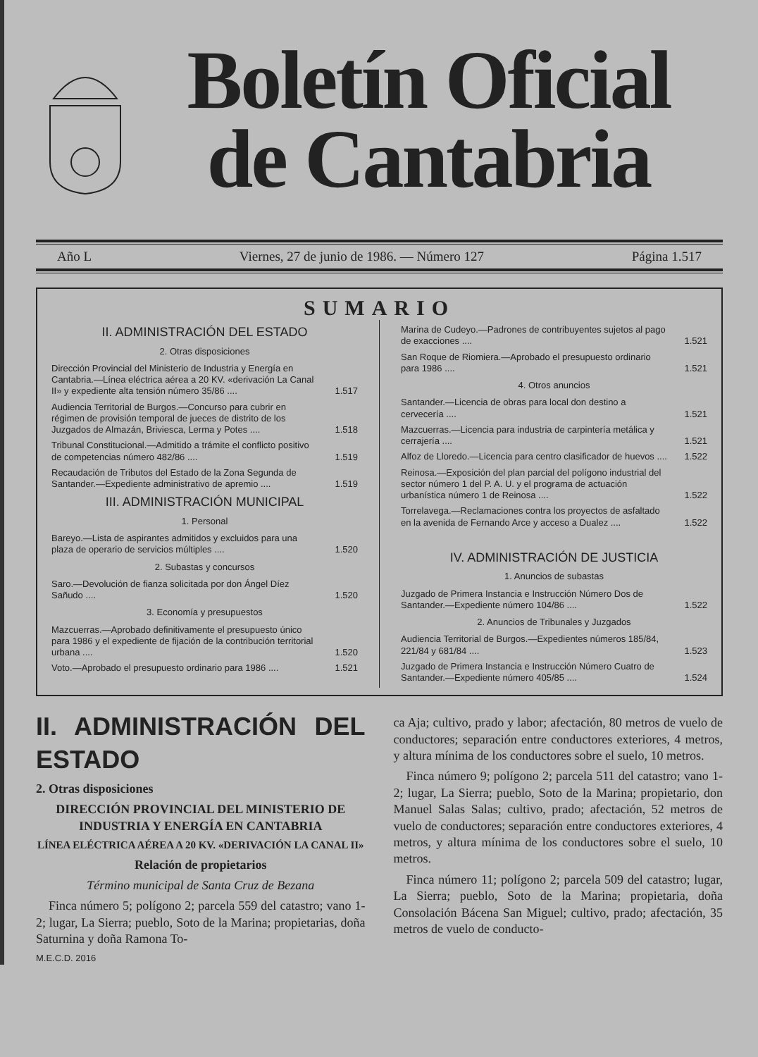Boletín Oficial
de Cantabria
Año L Viernes, 27 de junio de 1986. — Número 127 Página 1.517
SUMARIO
II. ADMINISTRACIÓN DEL ESTADO
2. Otras disposiciones
Dirección Provincial del Ministerio de Industria y Energía en Cantabria.—Línea eléctrica aérea a 20 KV. «derivación La Canal II» y expediente alta tensión número 35/86 .... 1.517
Audiencia Territorial de Burgos.—Concurso para cubrir en régimen de provisión temporal de jueces de distrito de los Juzgados de Almazán, Briviesca, Lerma y Potes .... 1.518
Tribunal Constitucional.—Admitido a trámite el conflicto positivo de competencias número 482/86 .... 1.519
Recaudación de Tributos del Estado de la Zona Segunda de Santander.—Expediente administrativo de apremio .... 1.519
III. ADMINISTRACIÓN MUNICIPAL
1. Personal
Bareyo.—Lista de aspirantes admitidos y excluidos para una plaza de operario de servicios múltiples .... 1.520
2. Subastas y concursos
Saro.—Devolución de fianza solicitada por don Ángel Díez Sañudo .... 1.520
3. Economía y presupuestos
Mazcuerras.—Aprobado definitivamente el presupuesto único para 1986 y el expediente de fijación de la contribución territorial urbana .... 1.520
Voto.—Aprobado el presupuesto ordinario para 1986 .... 1.521
Marina de Cudeyo.—Padrones de contribuyentes sujetos al pago de exacciones .... 1.521
San Roque de Riomiera.—Aprobado el presupuesto ordinario para 1986 .... 1.521
4. Otros anuncios
Santander.—Licencia de obras para local don destino a cervecería .... 1.521
Mazcuerras.—Licencia para industria de carpintería metálica y cerrajería .... 1.521
Alfoz de Lloredo.—Licencia para centro clasificador de huevos .... 1.522
Reinosa.—Exposición del plan parcial del polígono industrial del sector número 1 del P. A. U. y el programa de actuación urbanística número 1 de Reinosa .... 1.522
Torrelavega.—Reclamaciones contra los proyectos de asfaltado en la avenida de Fernando Arce y acceso a Dualez .... 1.522
IV. ADMINISTRACIÓN DE JUSTICIA
1. Anuncios de subastas
Juzgado de Primera Instancia e Instrucción Número Dos de Santander.—Expediente número 104/86 .... 1.522
2. Anuncios de Tribunales y Juzgados
Audiencia Territorial de Burgos.—Expedientes números 185/84, 221/84 y 681/84 .... 1.523
Juzgado de Primera Instancia e Instrucción Número Cuatro de Santander.—Expediente número 405/85 .... 1.524
II. ADMINISTRACIÓN DEL ESTADO
2. Otras disposiciones
DIRECCIÓN PROVINCIAL DEL MINISTERIO DE INDUSTRIA Y ENERGÍA EN CANTABRIA
LÍNEA ELÉCTRICA AÉREA A 20 KV. «DERIVACIÓN LA CANAL II»
Relación de propietarios
Término municipal de Santa Cruz de Bezana
 Finca número 5; polígono 2; parcela 559 del catastro; vano 1-2; lugar, La Sierra; pueblo, Soto de la Marina; propietarias, doña Saturnina y doña Ramona To-
M.E.C.D. 2016
ca Aja; cultivo, prado y labor; afectación, 80 metros de vuelo de conductores; separación entre conductores exteriores, 4 metros, y altura mínima de los conductores sobre el suelo, 10 metros.
 Finca número 9; polígono 2; parcela 511 del catastro; vano 1-2; lugar, La Sierra; pueblo, Soto de la Marina; propietario, don Manuel Salas Salas; cultivo, prado; afectación, 52 metros de vuelo de conductores; separación entre conductores exteriores, 4 metros, y altura mínima de los conductores sobre el suelo, 10 metros.
 Finca número 11; polígono 2; parcela 509 del catastro; lugar, La Sierra; pueblo, Soto de la Marina; propietaria, doña Consolación Bácena San Miguel; cultivo, prado; afectación, 35 metros de vuelo de conducto-